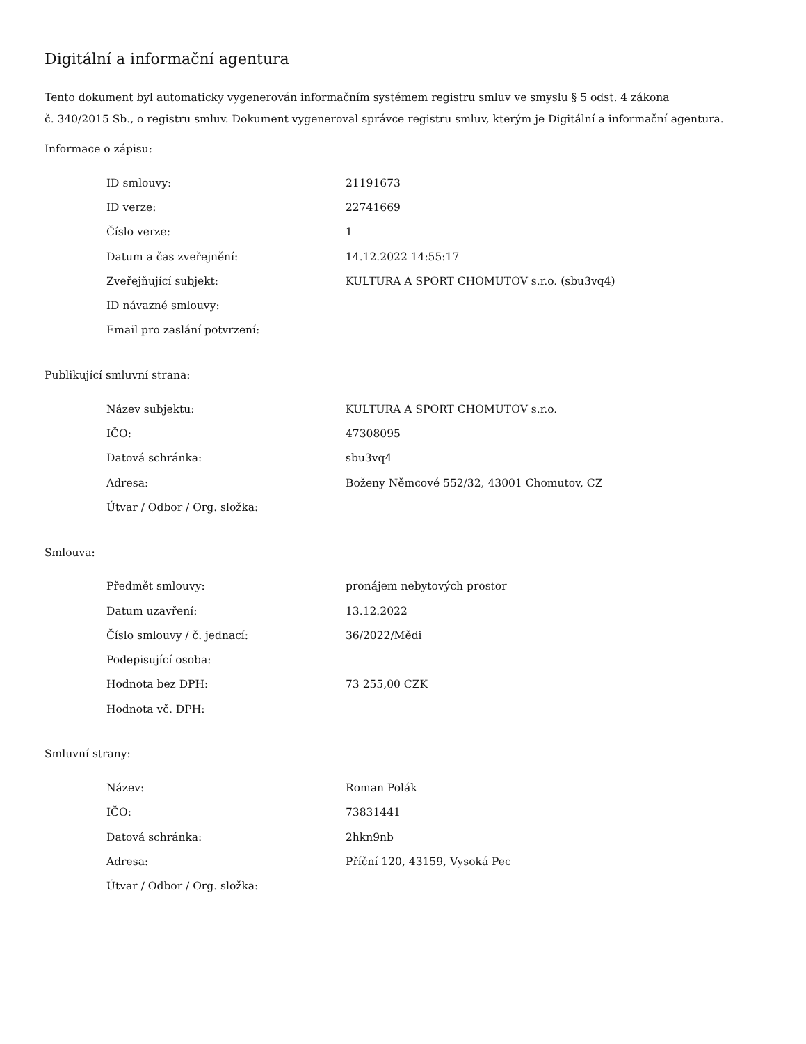Digitální a informační agentura
Tento dokument byl automaticky vygenerován informačním systémem registru smluv ve smyslu § 5 odst. 4 zákona
č. 340/2015 Sb., o registru smluv. Dokument vygeneroval správce registru smluv, kterým je Digitální a informační agentura.
Informace o zápisu:
| ID smlouvy: | 21191673 |
| ID verze: | 22741669 |
| Číslo verze: | 1 |
| Datum a čas zveřejnění: | 14.12.2022 14:55:17 |
| Zveřejňující subjekt: | KULTURA A SPORT CHOMUTOV s.r.o. (sbu3vq4) |
| ID návazné smlouvy: | |
| Email pro zaslání potvrzení: | |
Publikující smluvní strana:
| Název subjektu: | KULTURA A SPORT CHOMUTOV s.r.o. |
| IČO: | 47308095 |
| Datová schránka: | sbu3vq4 |
| Adresa: | Boženy Němcové 552/32, 43001 Chomutov, CZ |
| Útvar / Odbor / Org. složka: | |
Smlouva:
| Předmět smlouvy: | pronájem nebytových prostor |
| Datum uzavření: | 13.12.2022 |
| Číslo smlouvy / č. jednací: | 36/2022/Mědi |
| Podepisující osoba: | |
| Hodnota bez DPH: | 73 255,00 CZK |
| Hodnota vč. DPH: | |
Smluvní strany:
| Název: | Roman Polák |
| IČO: | 73831441 |
| Datová schránka: | 2hkn9nb |
| Adresa: | Příční 120, 43159, Vysoká Pec |
| Útvar / Odbor / Org. složka: | |